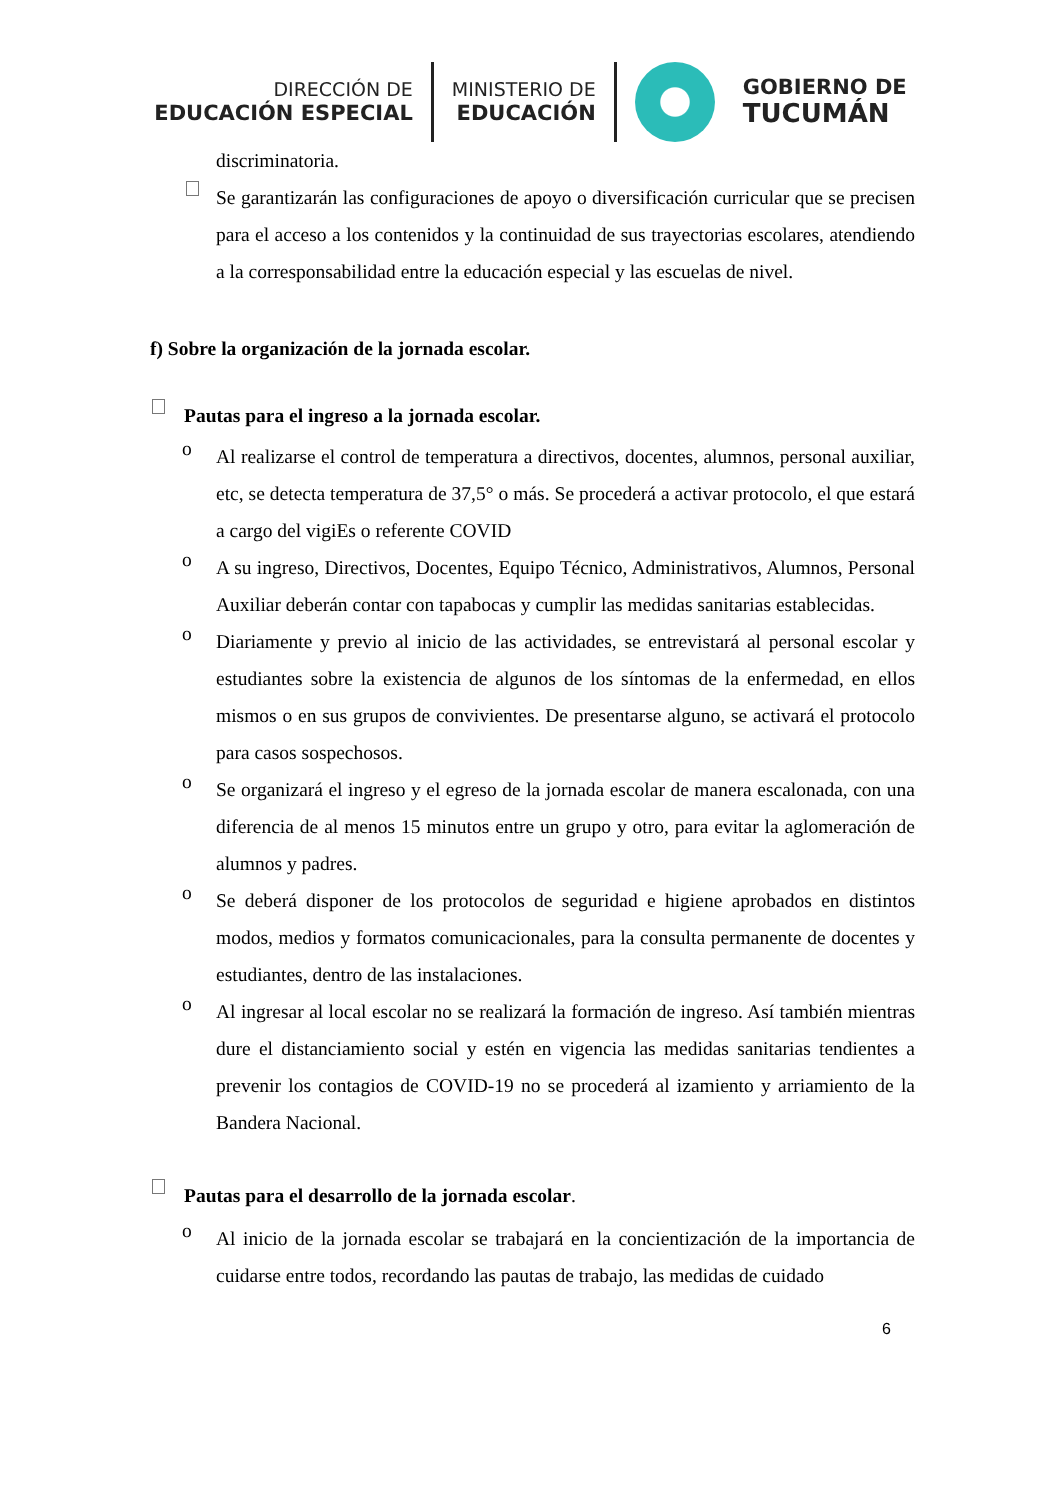DIRECCIÓN DE
EDUCACIÓN ESPECIAL
MINISTERIO DE
EDUCACIÓN
GOBIERNO DE
TUCUMÁN
discriminatoria.
Se garantizarán las configuraciones de apoyo o diversificación curricular que se precisen para el acceso a los contenidos y la continuidad de sus trayectorias escolares, atendiendo a la corresponsabilidad entre la educación especial y las escuelas de nivel.
f) Sobre la organización de la jornada escolar.
Pautas para el ingreso a la jornada escolar.
o
Al realizarse el control de temperatura a directivos, docentes, alumnos, personal auxiliar, etc, se detecta temperatura de 37,5° o más. Se procederá a activar protocolo, el que estará a cargo del vigiEs o referente COVID
o
A su ingreso, Directivos, Docentes, Equipo Técnico, Administrativos, Alumnos, Personal Auxiliar deberán contar con tapabocas y cumplir las medidas sanitarias establecidas.
o
Diariamente y previo al inicio de las actividades, se entrevistará al personal escolar y estudiantes sobre la existencia de algunos de los síntomas de la enfermedad, en ellos mismos o en sus grupos de convivientes. De presentarse alguno, se activará el protocolo para casos sospechosos.
o
Se organizará el ingreso y el egreso de la jornada escolar de manera escalonada, con una diferencia de al menos 15 minutos entre un grupo y otro, para evitar la aglomeración de alumnos y padres.
o
Se deberá disponer de los protocolos de seguridad e higiene aprobados en distintos modos, medios y formatos comunicacionales, para la consulta permanente de docentes y estudiantes, dentro de las instalaciones.
o
Al ingresar al local escolar no se realizará la formación de ingreso. Así también mientras dure el distanciamiento social y estén en vigencia las medidas sanitarias tendientes a prevenir los contagios de COVID-19 no se procederá al izamiento y arriamiento de la Bandera Nacional.
Pautas para el desarrollo de la jornada escolar.
o
Al inicio de la jornada escolar se trabajará en la concientización de la importancia de cuidarse entre todos, recordando las pautas de trabajo, las medidas de cuidado
6